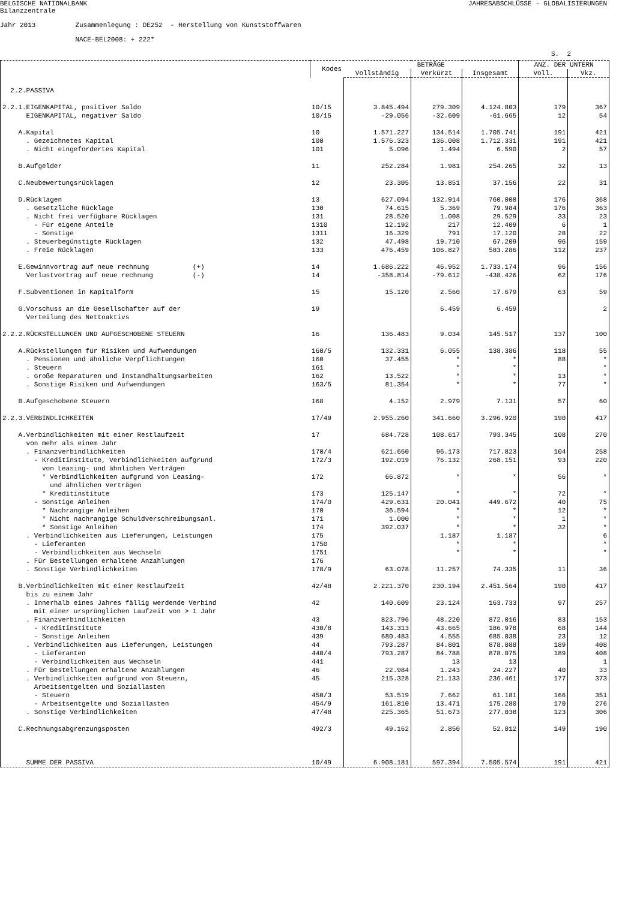BELGISCHE NATIONALBANK Bilanzzentrale
JAHRESABSCHLÜSSE - GLOBALISIERUNGEN
Jahr 2013 Zusammenlegung : DE252 - Herstellung von Kunststoffwaren NACE-BEL2008: + 222*
S. 2
| | Kodes | BETRÄGE | | | ANZ. DER UNTERN | |
| --- | --- | --- | --- | --- | --- | --- |
| | | Vollständig | Verkürzt | Insgesamt | Voll. | Vkz. |
| 2.2.PASSIVA | | | | | | |
| 2.2.1.EIGENKAPITAL, positiver Saldo | 10/15 | 3.845.494 | 279.309 | 4.124.803 | 179 | 367 |
| EIGENKAPITAL, negativer Saldo | 10/15 | -29.056 | -32.609 | -61.665 | 12 | 54 |
| A.Kapital | 10 | 1.571.227 | 134.514 | 1.705.741 | 191 | 421 |
| . Gezeichnetes Kapital | 100 | 1.576.323 | 136.008 | 1.712.331 | 191 | 421 |
| . Nicht eingefordertes Kapital | 101 | 5.096 | 1.494 | 6.590 | 2 | 57 |
| B.Aufgelder | 11 | 252.284 | 1.981 | 254.265 | 32 | 13 |
| C.Neubewertungsrücklagen | 12 | 23.305 | 13.851 | 37.156 | 22 | 31 |
| D.Rücklagen | 13 | 627.094 | 132.914 | 760.008 | 176 | 368 |
| . Gesetzliche Rücklage | 130 | 74.615 | 5.369 | 79.984 | 176 | 363 |
| . Nicht frei verfügbare Rücklagen | 131 | 28.520 | 1.008 | 29.529 | 33 | 23 |
| - Für eigene Anteile | 1310 | 12.192 | 217 | 12.409 | 6 | 1 |
| - Sonstige | 1311 | 16.329 | 791 | 17.120 | 28 | 22 |
| . Steuerbegünstigte Rücklagen | 132 | 47.498 | 19.710 | 67.209 | 96 | 159 |
| . Freie Rücklagen | 133 | 476.459 | 106.827 | 583.286 | 112 | 237 |
| E.Gewinnvortrag auf neue rechnung (+) | 14 | 1.686.222 | 46.952 | 1.733.174 | 96 | 156 |
| Verlustvortrag auf neue rechnung (-) | 14 | -358.814 | -79.612 | -438.426 | 62 | 176 |
| F.Subventionen in Kapitalform | 15 | 15.120 | 2.560 | 17.679 | 63 | 59 |
| G.Vorschuss an die Gesellschafter auf der Verteilung des Nettoaktivs | 19 | | 6.459 | 6.459 | | 2 |
| 2.2.2.RÜCKSTELLUNGEN UND AUFGESCHOBENE STEUERN | 16 | 136.483 | 9.034 | 145.517 | 137 | 100 |
| A.Rückstellungen für Risiken und Aufwendungen | 160/5 | 132.331 | 6.055 | 138.386 | 118 | 55 |
| . Pensionen und ähnliche Verpflichtungen | 160 | 37.455 | * | * | 88 | * |
| . Steuern | 161 | | * | * | | * |
| . Große Reparaturen und Instandhaltungsarbeiten | 162 | 13.522 | * | * | 13 | * |
| . Sonstige Risiken und Aufwendungen | 163/5 | 81.354 | * | * | 77 | * |
| B.Aufgeschobene Steuern | 168 | 4.152 | 2.979 | 7.131 | 57 | 60 |
| 2.2.3.VERBINDLICHKEITEN | 17/49 | 2.955.260 | 341.660 | 3.296.920 | 190 | 417 |
| A.Verbindlichkeiten mit einer Restlaufzeit von mehr als einem Jahr | 17 | 684.728 | 108.617 | 793.345 | 108 | 270 |
| . Finanzverbindlichkeiten | 170/4 | 621.650 | 96.173 | 717.823 | 104 | 258 |
| - Kreditinstitute, Verbindlichkeiten aufgrund von Leasing- und ähnlichen Verträgen | 172/3 | 192.019 | 76.132 | 268.151 | 93 | 220 |
| * Verbindlichkeiten aufgrund von Leasing- und ähnlichen Verträgen | 172 | 66.872 | * | * | 56 | * |
| * Kreditinstitute | 173 | 125.147 | * | * | 72 | * |
| - Sonstige Anleihen | 174/0 | 429.631 | 20.041 | 449.672 | 40 | 75 |
| * Nachrangige Anleihen | 170 | 36.594 | * | * | 12 | * |
| * Nicht nachrangige Schuldverschreibungsanl. | 171 | 1.000 | * | * | 1 | * |
| * Sonstige Anleihen | 174 | 392.037 | * | * | 32 | * |
| . Verbindlichkeiten aus Lieferungen, Leistungen | 175 | | 1.187 | 1.187 | | 6 |
| - Lieferanten | 1750 | | * | * | | * |
| - Verbindlichkeiten aus Wechseln | 1751 | | * | * | | * |
| . Für Bestellungen erhaltene Anzahlungen | 176 | | | | | |
| . Sonstige Verbindlichkeiten | 178/9 | 63.078 | 11.257 | 74.335 | 11 | 36 |
| B.Verbindlichkeiten mit einer Restlaufzeit bis zu einem Jahr | 42/48 | 2.221.370 | 230.194 | 2.451.564 | 190 | 417 |
| . Innerhalb eines Jahres fällig werdende Verbind mit einer ursprünglichen Laufzeit von > 1 Jahr | 42 | 140.609 | 23.124 | 163.733 | 97 | 257 |
| . Finanzverbindlichkeiten | 43 | 823.796 | 48.220 | 872.016 | 83 | 153 |
| - Kreditinstitute | 430/8 | 143.313 | 43.665 | 186.978 | 68 | 144 |
| - Sonstige Anleihen | 439 | 680.483 | 4.555 | 685.038 | 23 | 12 |
| . Verbindlichkeiten aus Lieferungen, Leistungen | 44 | 793.287 | 84.801 | 878.088 | 189 | 408 |
| - Lieferanten | 440/4 | 793.287 | 84.788 | 878.075 | 189 | 408 |
| - Verbindlichkeiten aus Wechseln | 441 | | 13 | 13 | | 1 |
| . Für Bestellungen erhaltene Anzahlungen | 46 | 22.984 | 1.243 | 24.227 | 40 | 33 |
| . Verbindlichkeiten aufgrund von Steuern, Arbeitsentgelten und Soziallasten | 45 | 215.328 | 21.133 | 236.461 | 177 | 373 |
| - Steuern | 450/3 | 53.519 | 7.662 | 61.181 | 166 | 351 |
| - Arbeitsentgelte und Soziallasten | 454/9 | 161.810 | 13.471 | 175.280 | 170 | 276 |
| . Sonstige Verbindlichkeiten | 47/48 | 225.365 | 51.673 | 277.038 | 123 | 306 |
| C.Rechnungsabgrenzungsposten | 492/3 | 49.162 | 2.850 | 52.012 | 149 | 190 |
| SUMME DER PASSIVA | 10/49 | 6.908.181 | 597.394 | 7.505.574 | 191 | 421 |